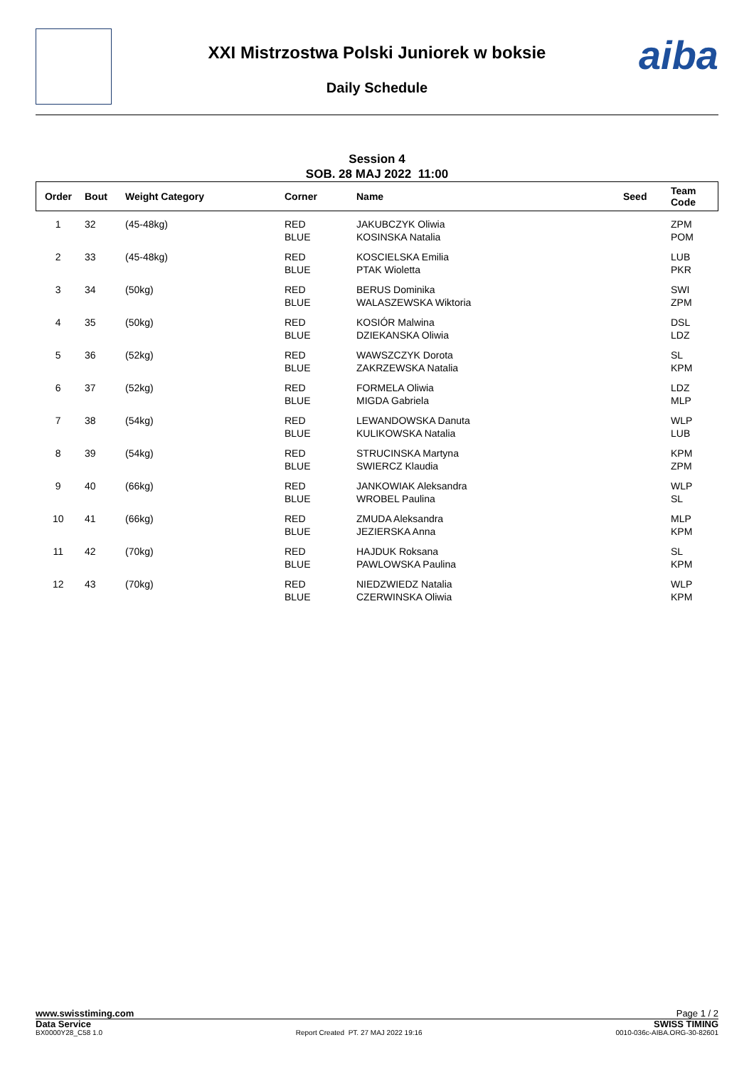XXI Mistrzostwa Polski Juniorek w boksie
Daily Schedule
aiba
Session 4
SOB. 28 MAJ 2022 11:00
| Order | Bout | Weight Category | Corner | Name | Seed | Team Code |
| --- | --- | --- | --- | --- | --- | --- |
| 1 | 32 | (45-48kg) | RED BLUE | JAKUBCZYK Oliwia KOSINSKA Natalia | | ZPM POM |
| 2 | 33 | (45-48kg) | RED BLUE | KOSCIELSKA Emilia PTAK Wioletta | | LUB PKR |
| 3 | 34 | (50kg) | RED BLUE | BERUS Dominika WALASZEWSKA Wiktoria | | SWI ZPM |
| 4 | 35 | (50kg) | RED BLUE | KOSIÓR Malwina DZIEKANSKA Oliwia | | DSL LDZ |
| 5 | 36 | (52kg) | RED BLUE | WAWSZCZYK Dorota ZAKRZEWSKA Natalia | | SL KPM |
| 6 | 37 | (52kg) | RED BLUE | FORMELA Oliwia MIGDA Gabriela | | LDZ MLP |
| 7 | 38 | (54kg) | RED BLUE | LEWANDOWSKA Danuta KULIKOWSKA Natalia | | WLP LUB |
| 8 | 39 | (54kg) | RED BLUE | STRUCINSKA Martyna SWIERCZ Klaudia | | KPM ZPM |
| 9 | 40 | (66kg) | RED BLUE | JANKOWIAK Aleksandra WROBEL Paulina | | WLP SL |
| 10 | 41 | (66kg) | RED BLUE | ZMUDA Aleksandra JEZIERSKA Anna | | MLP KPM |
| 11 | 42 | (70kg) | RED BLUE | HAJDUK Roksana PAWLOWSKA Paulina | | SL KPM |
| 12 | 43 | (70kg) | RED BLUE | NIEDZWIEDZ Natalia CZERWINSKA Oliwia | | WLP KPM |
www.swisstiming.com Page 1 / 2
Data Service SWISS TIMING
BX0000Y28_C58 1.0 Report Created PT. 27 MAJ 2022 19:16 0010-036c-AIBA.ORG-30-82601